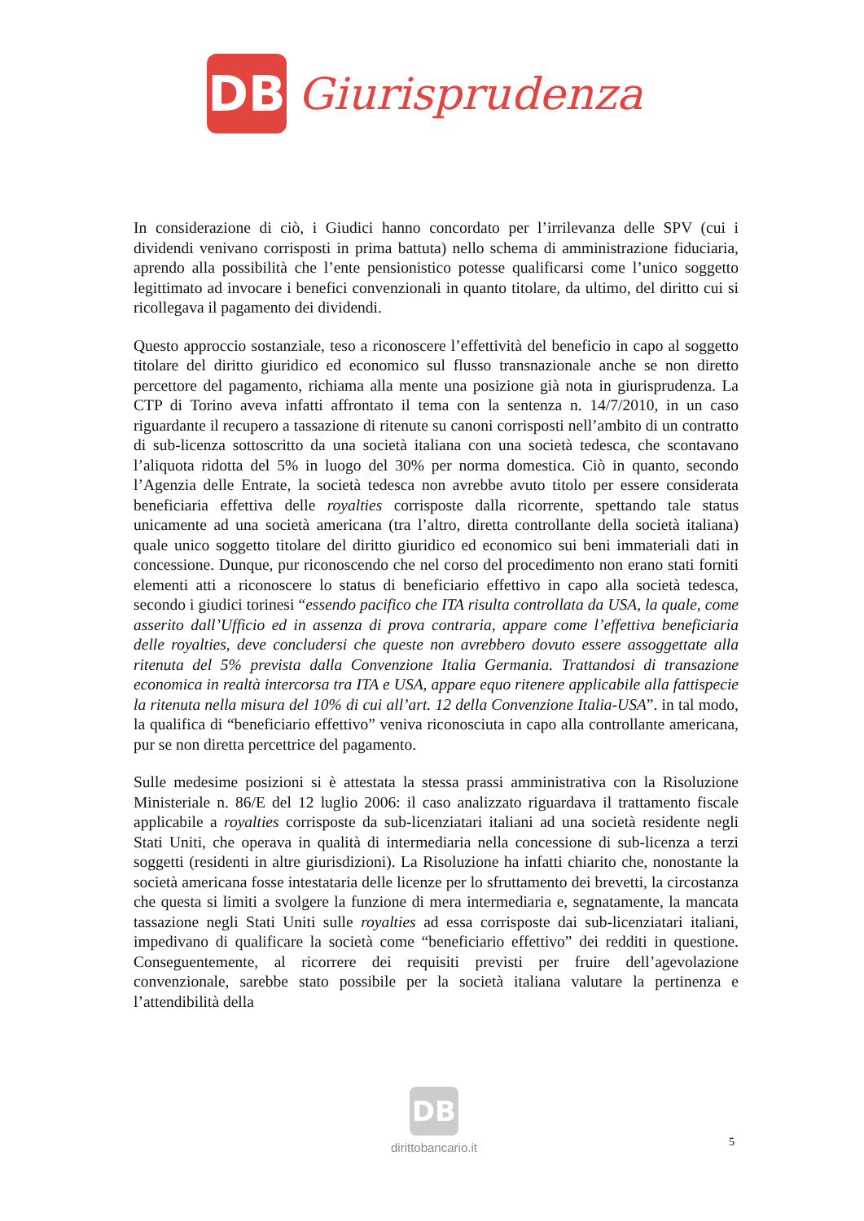DB
Giurisprudenza
In considerazione di ciò, i Giudici hanno concordato per l’irrilevanza delle SPV (cui i dividendi venivano corrisposti in prima battuta) nello schema di amministrazione fiduciaria, aprendo alla possibilità che l’ente pensionistico potesse qualificarsi come l’unico soggetto legittimato ad invocare i benefici convenzionali in quanto titolare, da ultimo, del diritto cui si ricollegava il pagamento dei dividendi.
Questo approccio sostanziale, teso a riconoscere l’effettività del beneficio in capo al soggetto titolare del diritto giuridico ed economico sul flusso transnazionale anche se non diretto percettore del pagamento, richiama alla mente una posizione già nota in giurisprudenza. La CTP di Torino aveva infatti affrontato il tema con la sentenza n. 14/7/2010, in un caso riguardante il recupero a tassazione di ritenute su canoni corrisposti nell’ambito di un contratto di sub-licenza sottoscritto da una società italiana con una società tedesca, che scontavano l’aliquota ridotta del 5% in luogo del 30% per norma domestica. Ciò in quanto, secondo l’Agenzia delle Entrate, la società tedesca non avrebbe avuto titolo per essere considerata beneficiaria effettiva delle royalties corrisposte dalla ricorrente, spettando tale status unicamente ad una società americana (tra l’altro, diretta controllante della società italiana) quale unico soggetto titolare del diritto giuridico ed economico sui beni immateriali dati in concessione. Dunque, pur riconoscendo che nel corso del procedimento non erano stati forniti elementi atti a riconoscere lo status di beneficiario effettivo in capo alla società tedesca, secondo i giudici torinesi “essendo pacifico che ITA risulta controllata da USA, la quale, come asserito dall’Ufficio ed in assenza di prova contraria, appare come l’effettiva beneficiaria delle royalties, deve concludersi che queste non avrebbero dovuto essere assoggettate alla ritenuta del 5% prevista dalla Convenzione Italia Germania. Trattandosi di transazione economica in realtà intercorsa tra ITA e USA, appare equo ritenere applicabile alla fattispecie la ritenuta nella misura del 10% di cui all’art. 12 della Convenzione Italia-USA”. in tal modo, la qualifica di “beneficiario effettivo” veniva riconosciuta in capo alla controllante americana, pur se non diretta percettrice del pagamento.
Sulle medesime posizioni si è attestata la stessa prassi amministrativa con la Risoluzione Ministeriale n. 86/E del 12 luglio 2006: il caso analizzato riguardava il trattamento fiscale applicabile a royalties corrisposte da sub-licenziatari italiani ad una società residente negli Stati Uniti, che operava in qualità di intermediaria nella concessione di sub-licenza a terzi soggetti (residenti in altre giurisdizioni). La Risoluzione ha infatti chiarito che, nonostante la società americana fosse intestataria delle licenze per lo sfruttamento dei brevetti, la circostanza che questa si limiti a svolgere la funzione di mera intermediaria e, segnatamente, la mancata tassazione negli Stati Uniti sulle royalties ad essa corrisposte dai sub-licenziatari italiani, impedivano di qualificare la società come “beneficiario effettivo” dei redditi in questione. Conseguentemente, al ricorrere dei requisiti previsti per fruire dell’agevolazione convenzionale, sarebbe stato possibile per la società italiana valutare la pertinenza e l’attendibilità della
DB
dirittobancario.it
5